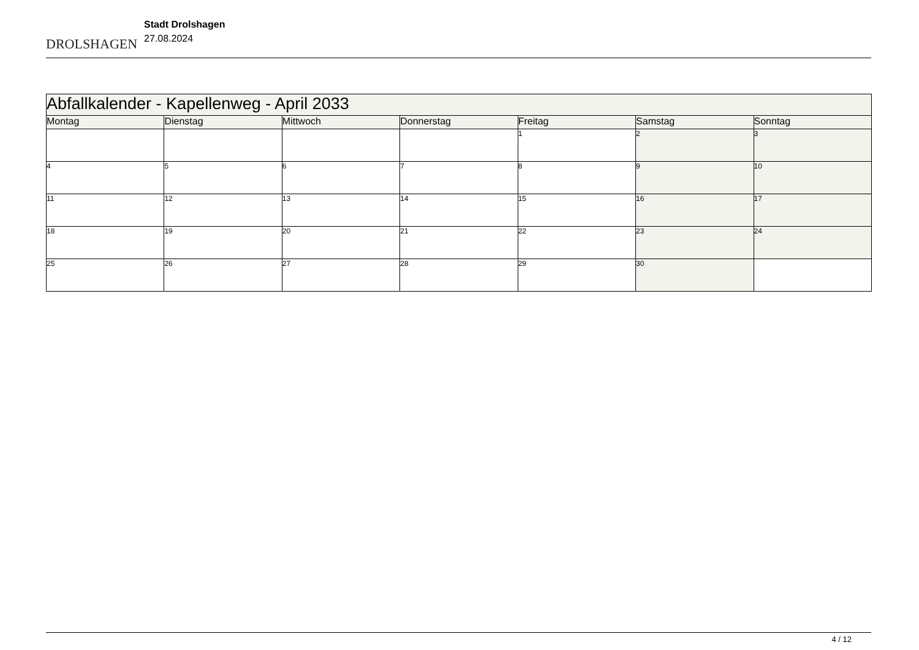DROLSHAGEN
Stadt Drolshagen
27.08.2024
| Abfallkalender - Kapellenweg - April 2033 | | | | | | |
| Montag | Dienstag | Mittwoch | Donnerstag | Freitag | Samstag | Sonntag |
| | | | | 1 | 2 | 3 |
| 4 | 5 | 6 | 7 | 8 | 9 | 10 |
| 11 | 12 | 13 | 14 | 15 | 16 | 17 |
| 18 | 19 | 20 | 21 | 22 | 23 | 24 |
| 25 | 26 | 27 | 28 | 29 | 30 | |
4 / 12